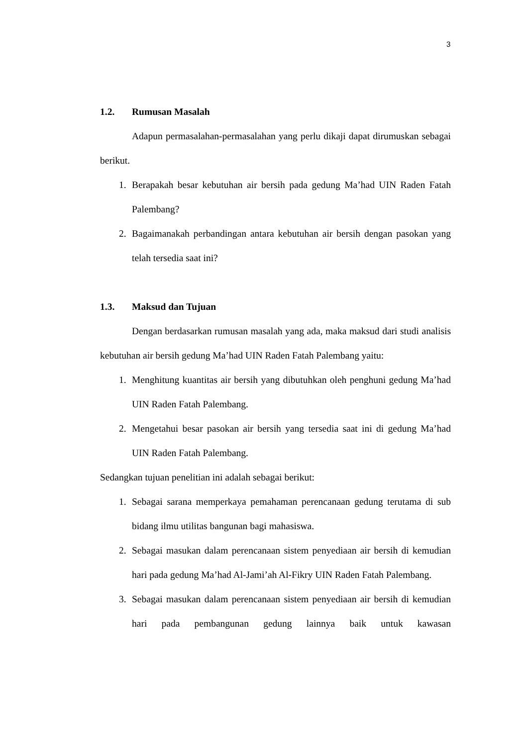3
1.2. Rumusan Masalah
Adapun permasalahan-permasalahan yang perlu dikaji dapat dirumuskan sebagai berikut.
1. Berapakah besar kebutuhan air bersih pada gedung Ma’had UIN Raden Fatah Palembang?
2. Bagaimanakah perbandingan antara kebutuhan air bersih dengan pasokan yang telah tersedia saat ini?
1.3. Maksud dan Tujuan
Dengan berdasarkan rumusan masalah yang ada, maka maksud dari studi analisis kebutuhan air bersih gedung Ma’had UIN Raden Fatah Palembang yaitu:
1. Menghitung kuantitas air bersih yang dibutuhkan oleh penghuni gedung Ma’had UIN Raden Fatah Palembang.
2. Mengetahui besar pasokan air bersih yang tersedia saat ini di gedung Ma’had UIN Raden Fatah Palembang.
Sedangkan tujuan penelitian ini adalah sebagai berikut:
1. Sebagai sarana memperkaya pemahaman perencanaan gedung terutama di sub bidang ilmu utilitas bangunan bagi mahasiswa.
2. Sebagai masukan dalam perencanaan sistem penyediaan air bersih di kemudian hari pada gedung Ma’had Al-Jami’ah Al-Fikry UIN Raden Fatah Palembang.
3. Sebagai masukan dalam perencanaan sistem penyediaan air bersih di kemudian hari pada pembangunan gedung lainnya baik untuk kawasan